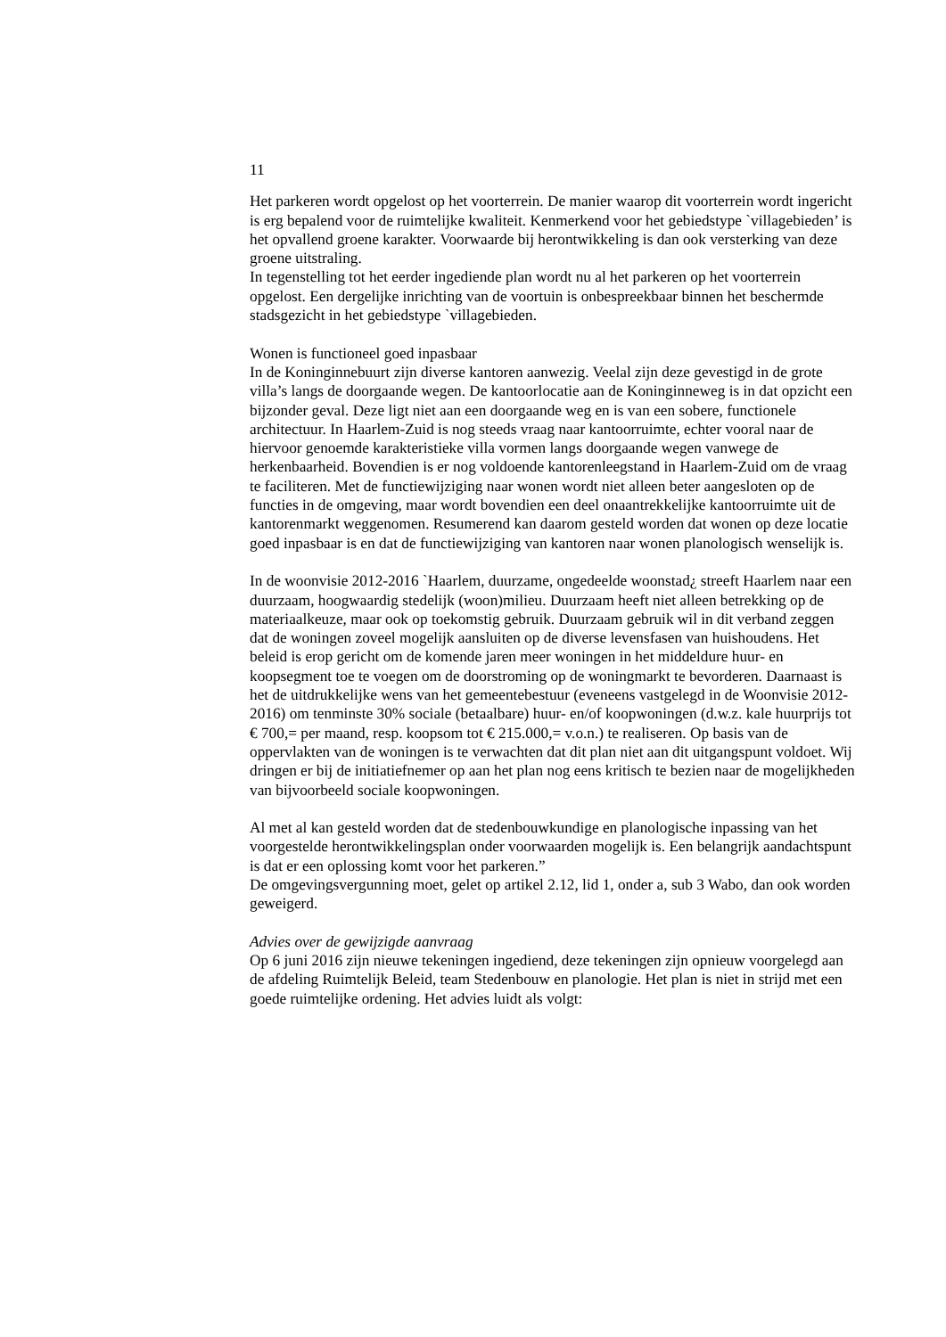11
Het parkeren wordt opgelost op het voorterrein. De manier waarop dit voorterrein wordt ingericht is erg bepalend voor de ruimtelijke kwaliteit. Kenmerkend voor het gebiedstype `villagebieden’ is het opvallend groene karakter. Voorwaarde bij herontwikkeling is dan ook versterking van deze groene uitstraling.
In tegenstelling tot het eerder ingediende plan wordt nu al het parkeren op het voorterrein opgelost. Een dergelijke inrichting van de voortuin is onbespreekbaar binnen het beschermde stadsgezicht in het gebiedstype `villagebieden.
Wonen is functioneel goed inpasbaar
In de Koninginnebuurt zijn diverse kantoren aanwezig. Veelal zijn deze gevestigd in de grote villa’s langs de doorgaande wegen. De kantoorlocatie aan de Koninginneweg is in dat opzicht een bijzonder geval. Deze ligt niet aan een doorgaande weg en is van een sobere, functionele architectuur. In Haarlem-Zuid is nog steeds vraag naar kantoorruimte, echter vooral naar de hiervoor genoemde karakteristieke villa vormen langs doorgaande wegen vanwege de herkenbaarheid. Bovendien is er nog voldoende kantorenleegstand in Haarlem-Zuid om de vraag te faciliteren. Met de functiewijziging naar wonen wordt niet alleen beter aangesloten op de functies in de omgeving, maar wordt bovendien een deel onaantrekkelijke kantoorruimte uit de kantorenmarkt weggenomen. Resumerend kan daarom gesteld worden dat wonen op deze locatie goed inpasbaar is en dat de functiewijziging van kantoren naar wonen planologisch wenselijk is.
In de woonvisie 2012-2016 `Haarlem, duurzame, ongedeelde woonstad¿ streeft Haarlem naar een duurzaam, hoogwaardig stedelijk (woon)milieu. Duurzaam heeft niet alleen betrekking op de materiaalkeuze, maar ook op toekomstig gebruik. Duurzaam gebruik wil in dit verband zeggen dat de woningen zoveel mogelijk aansluiten op de diverse levensfasen van huishoudens. Het beleid is erop gericht om de komende jaren meer woningen in het middeldure huur- en koopsegment toe te voegen om de doorstroming op de woningmarkt te bevorderen. Daarnaast is het de uitdrukkelijke wens van het gemeentebestuur (eveneens vastgelegd in de Woonvisie 2012-2016) om tenminste 30% sociale (betaalbare) huur- en/of koopwoningen (d.w.z. kale huurprijs tot € 700,= per maand, resp. koopsom tot € 215.000,= v.o.n.) te realiseren. Op basis van de oppervlakten van de woningen is te verwachten dat dit plan niet aan dit uitgangspunt voldoet. Wij dringen er bij de initiatiefnemer op aan het plan nog eens kritisch te bezien naar de mogelijkheden van bijvoorbeeld sociale koopwoningen.
Al met al kan gesteld worden dat de stedenbouwkundige en planologische inpassing van het voorgestelde herontwikkelingsplan onder voorwaarden mogelijk is. Een belangrijk aandachtspunt is dat er een oplossing komt voor het parkeren.”
De omgevingsvergunning moet, gelet op artikel 2.12, lid 1, onder a, sub 3 Wabo, dan ook worden geweigerd.
Advies over de gewijzigde aanvraag
Op 6 juni 2016 zijn nieuwe tekeningen ingediend, deze tekeningen zijn opnieuw voorgelegd aan de afdeling Ruimtelijk Beleid, team Stedenbouw en planologie. Het plan is niet in strijd met een goede ruimtelijke ordening. Het advies luidt als volgt: